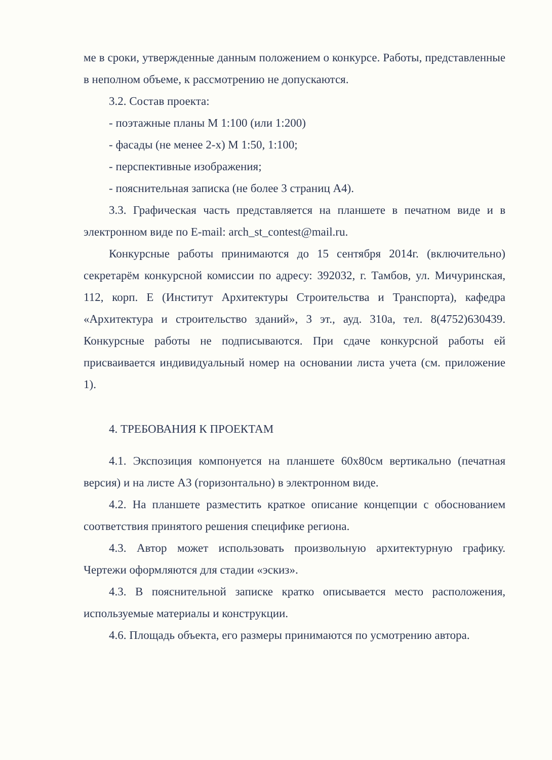ме в сроки, утвержденные данным положением о конкурсе. Работы, представленные в неполном объеме, к рассмотрению не допускаются.
3.2. Состав проекта:
- поэтажные планы М 1:100 (или 1:200)
- фасады (не менее 2-х) М 1:50, 1:100;
- перспективные изображения;
- пояснительная записка (не более 3 страниц А4).
3.3. Графическая часть представляется на планшете в печатном виде и в электронном виде по E-mail: arch_st_contest@mail.ru.
Конкурсные работы принимаются до 15 сентября 2014г. (включительно) секретарём конкурсной комиссии по адресу: 392032, г. Тамбов, ул. Мичуринская, 112, корп. Е (Институт Архитектуры Строительства и Транспорта), кафедра «Архитектура и строительство зданий», 3 эт., ауд. 310а, тел. 8(4752)630439. Конкурсные работы не подписываются. При сдаче конкурсной работы ей присваивается индивидуальный номер на основании листа учета (см. приложение 1).
4. ТРЕБОВАНИЯ К ПРОЕКТАМ
4.1. Экспозиция компонуется на планшете 60х80см вертикально (печатная версия) и на листе А3 (горизонтально) в электронном виде.
4.2. На планшете разместить краткое описание концепции с обоснованием соответствия принятого решения специфике региона.
4.3. Автор может использовать произвольную архитектурную графику. Чертежи оформляются для стадии «эскиз».
4.3. В пояснительной записке кратко описывается место расположения, используемые материалы и конструкции.
4.6. Площадь объекта, его размеры принимаются по усмотрению автора.